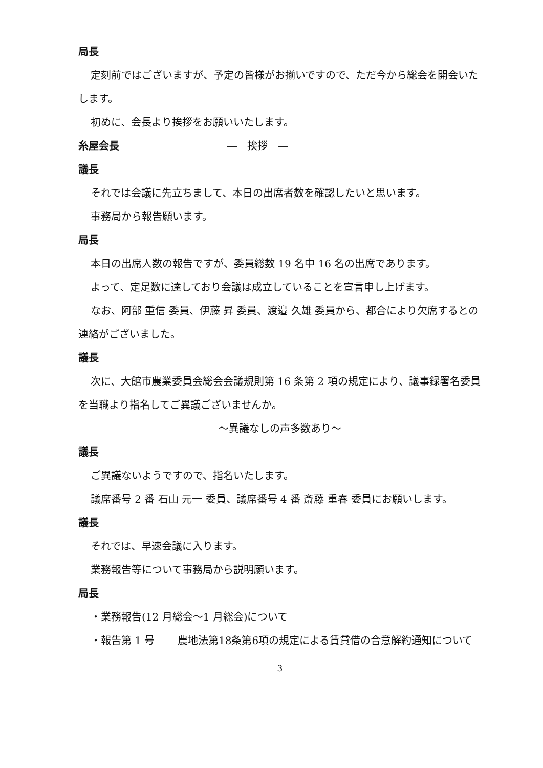局長
定刻前ではございますが、予定の皆様がお揃いですので、ただ今から総会を開会いたします。
初めに、会長より挨拶をお願いいたします。
糸屋会長 ―　挨拶　―
議長
それでは会議に先立ちまして、本日の出席者数を確認したいと思います。
事務局から報告願います。
局長
本日の出席人数の報告ですが、委員総数 19 名中 16 名の出席であります。
よって、定足数に達しており会議は成立していることを宣言申し上げます。
なお、阿部 重信 委員、伊藤 昇 委員、渡邉 久雄 委員から、都合により欠席するとの連絡がございました。
議長
次に、大館市農業委員会総会会議規則第 16 条第 2 項の規定により、議事録署名委員を当職より指名してご異議ございませんか。
～異議なしの声多数あり～
議長
ご異議ないようですので、指名いたします。
議席番号 2 番 石山 元一 委員、議席番号 4 番 斎藤 重春 委員にお願いします。
議長
それでは、早速会議に入ります。
業務報告等について事務局から説明願います。
局長
・業務報告(12 月総会～1 月総会)について
・報告第 1 号 農地法第18条第6項の規定による賃貸借の合意解約通知について
3